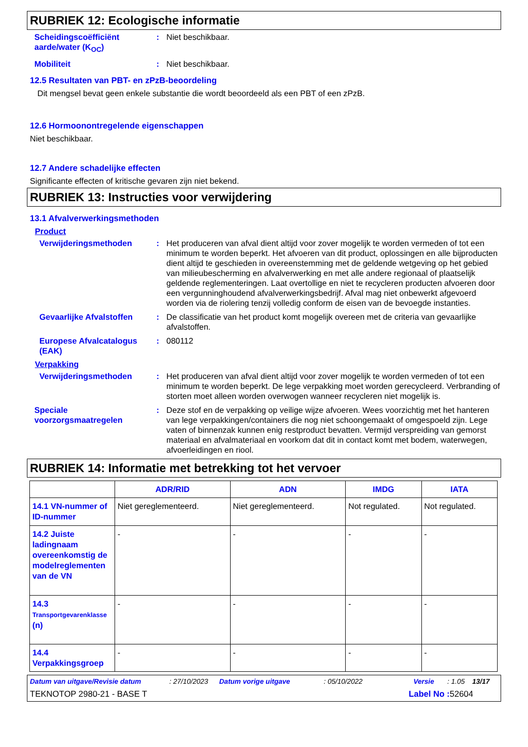RUBRIEK 12: Ecologische informatie
Scheidingscoëfficiënt aarde/water (K<sub>OC</sub>)
: Niet beschikbaar.
Mobiliteit : Niet beschikbaar.
12.5 Resultaten van PBT- en zPzB-beoordeling
Dit mengsel bevat geen enkele substantie die wordt beoordeeld als een PBT of een zPzB.
12.6 Hormoonontregelende eigenschappen
Niet beschikbaar.
12.7 Andere schadelijke effecten
Significante effecten of kritische gevaren zijn niet bekend.
RUBRIEK 13: Instructies voor verwijdering
13.1 Afvalverwerkingsmethoden
Product
Verwijderingsmethoden : Het produceren van afval dient altijd voor zover mogelijk te worden vermeden of tot een minimum te worden beperkt. Het afvoeren van dit product, oplossingen en alle bijproducten dient altijd te geschieden in overeenstemming met de geldende wetgeving op het gebied van milieubescherming en afvalverwerking en met alle andere regionaal of plaatselijk geldende reglementeringen. Laat overtollige en niet te recycleren producten afvoeren door een vergunninghoudend afvalverwerkingsbedrijf. Afval mag niet onbewerkt afgevoerd worden via de riolering tenzij volledig conform de eisen van de bevoegde instanties.
Gevaarlijke Afvalstoffen
: De classificatie van het product komt mogelijk overeen met de criteria van gevaarlijke afvalstoffen.
Europese Afvalcatalogus (EAK)
: 080112
Verpakking
Verwijderingsmethoden : Het produceren van afval dient altijd voor zover mogelijk te worden vermeden of tot een minimum te worden beperkt. De lege verpakking moet worden gerecycleerd. Verbranding of storten moet alleen worden overwogen wanneer recycleren niet mogelijk is.
Speciale voorzorgsmaatregelen
: Deze stof en de verpakking op veilige wijze afvoeren. Wees voorzichtig met het hanteren van lege verpakkingen/containers die nog niet schoongemaakt of omgespoeld zijn. Lege vaten of binnenzak kunnen enig restproduct bevatten. Vermijd verspreiding van gemorst materiaal en afvalmateriaal en voorkom dat dit in contact komt met bodem, waterwegen, afvoerleidingen en riool.
RUBRIEK 14: Informatie met betrekking tot het vervoer
| | ADR/RID | ADN | IMDG | IATA |
| --- | --- | --- | --- | --- |
| 14.1 VN-nummer of ID-nummer | Niet gereglementeerd. | Niet gereglementeerd. | Not regulated. | Not regulated. |
| 14.2 Juiste ladingnaam overeenkomstig de modelreglementen van de VN | - | - | - | - |
| 14.3 Transportgevarenklasse (n) | - | - | - | - |
| 14.4 Verpakkingsgroep | - | - | - | - |
Datum van uitgave/Revisie datum: 27/10/2023 Datum vorige uitgave: 05/10/2022 Versie: 1.05 13/17
TEKNOTOP 2980-21 - BASE T Label No : 52604